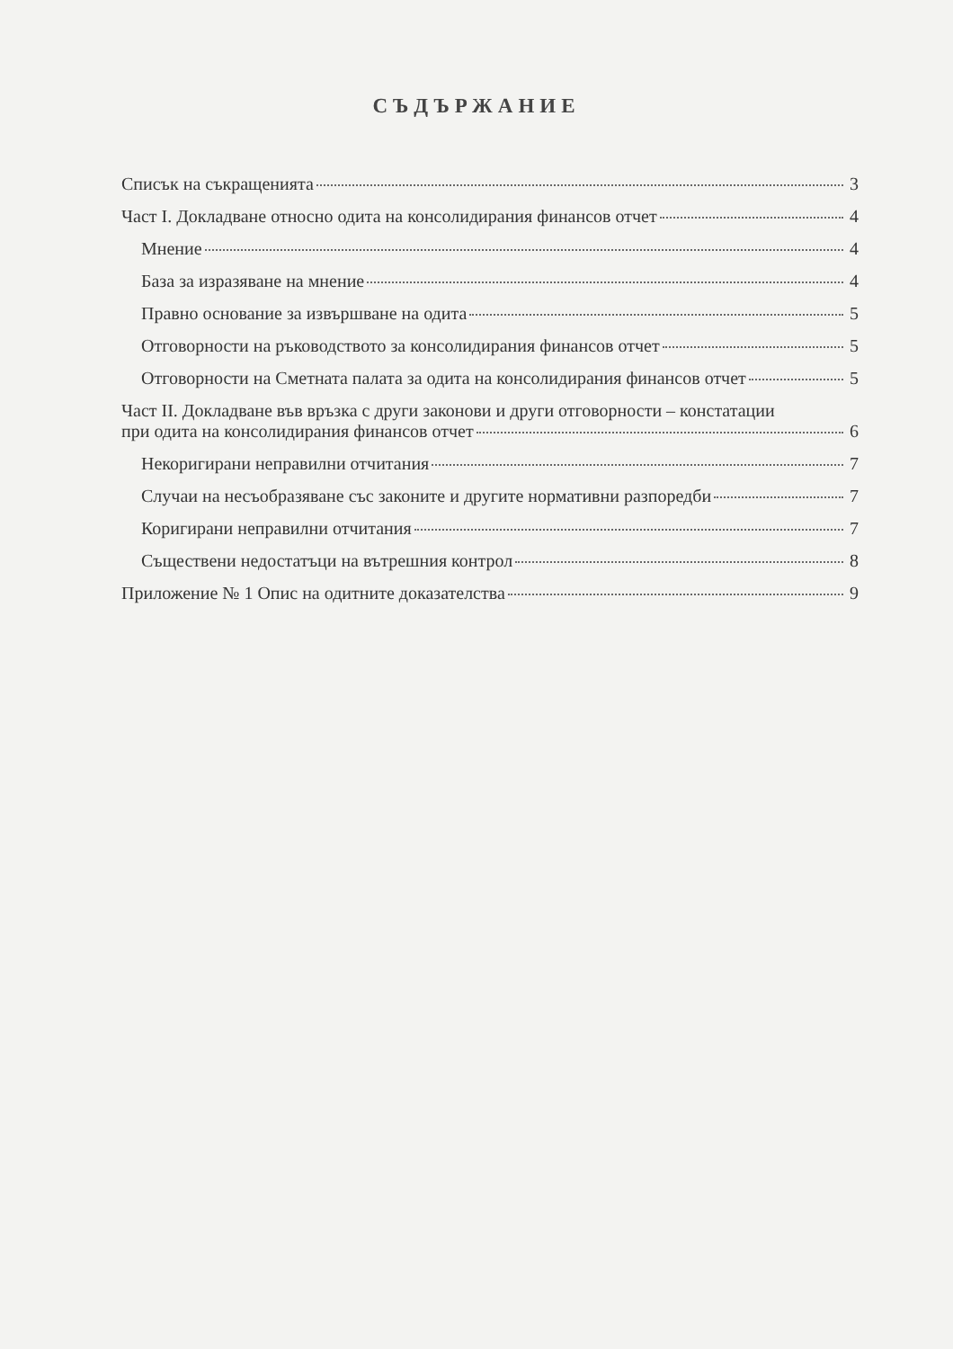СЪДЪРЖАНИЕ
Списък на съкращенията 3
Част I. Докладване относно одита на консолидирания финансов отчет 4
Мнение 4
База за изразяване на мнение 4
Правно основание за извършване на одита 5
Отговорности на ръководството за консолидирания финансов отчет 5
Отговорности на Сметната палата за одита на консолидирания финансов отчет 5
Част II. Докладване във връзка с други законови и други отговорности – констатации
при одита на консолидирания финансов отчет 6
Некоригирани неправилни отчитания 7
Случаи на несъобразяване със законите и другите нормативни разпоредби 7
Коригирани неправилни отчитания 7
Съществени недостатъци на вътрешния контрол 8
Приложение № 1 Опис на одитните доказателства 9